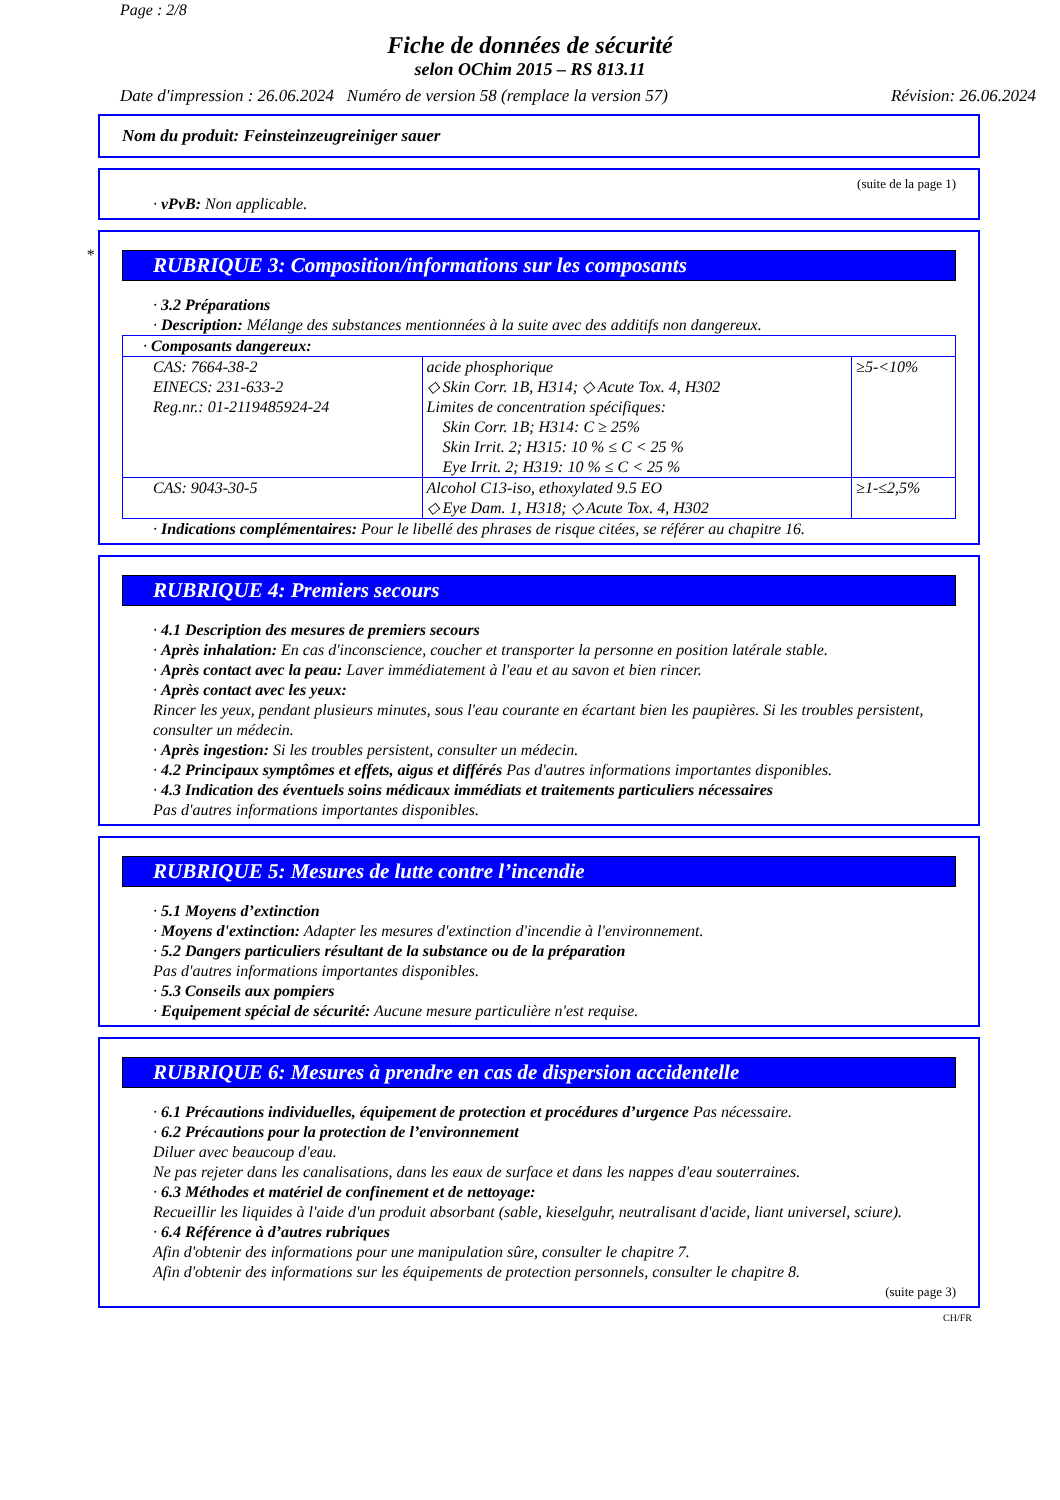Page : 2/8
Fiche de données de sécurité
selon OChim 2015 – RS 813.11
Date d'impression : 26.06.2024 Numéro de version 58 (remplace la version 57) Révision: 26.06.2024
Nom du produit: Feinsteinzeugreiniger sauer
(suite de la page 1)
· vPvB: Non applicable.
*
RUBRIQUE 3: Composition/informations sur les composants
· 3.2 Préparations
· Description: Mélange des substances mentionnées à la suite avec des additifs non dangereux.
| · Composants dangereux: | | |
| CAS: 7664-38-2 EINECS: 231-633-2 Reg.nr.: 01-2119485924-24 | acide phosphorique ◇ Skin Corr. 1B, H314; ◇ Acute Tox. 4, H302 Limites de concentration spécifiques: Skin Corr. 1B; H314: C ≥ 25% Skin Irrit. 2; H315: 10 % ≤ C < 25 % Eye Irrit. 2; H319: 10 % ≤ C < 25 % | ≥5-<10% |
| CAS: 9043-30-5 | Alcohol C13-iso, ethoxylated 9.5 EO ◇ Eye Dam. 1, H318; ◇ Acute Tox. 4, H302 | ≥1-≤2,5% |
· Indications complémentaires: Pour le libellé des phrases de risque citées, se référer au chapitre 16.
RUBRIQUE 4: Premiers secours
· 4.1 Description des mesures de premiers secours
· Après inhalation: En cas d'inconscience, coucher et transporter la personne en position latérale stable.
· Après contact avec la peau: Laver immédiatement à l'eau et au savon et bien rincer.
· Après contact avec les yeux:
Rincer les yeux, pendant plusieurs minutes, sous l'eau courante en écartant bien les paupières. Si les troubles persistent, consulter un médecin.
· Après ingestion: Si les troubles persistent, consulter un médecin.
· 4.2 Principaux symptômes et effets, aigus et différés Pas d'autres informations importantes disponibles.
· 4.3 Indication des éventuels soins médicaux immédiats et traitements particuliers nécessaires
Pas d'autres informations importantes disponibles.
RUBRIQUE 5: Mesures de lutte contre l’incendie
· 5.1 Moyens d’extinction
· Moyens d'extinction: Adapter les mesures d'extinction d'incendie à l'environnement.
· 5.2 Dangers particuliers résultant de la substance ou de la préparation
Pas d'autres informations importantes disponibles.
· 5.3 Conseils aux pompiers
· Equipement spécial de sécurité: Aucune mesure particulière n'est requise.
RUBRIQUE 6: Mesures à prendre en cas de dispersion accidentelle
· 6.1 Précautions individuelles, équipement de protection et procédures d’urgence Pas nécessaire.
· 6.2 Précautions pour la protection de l’environnement
Diluer avec beaucoup d'eau.
Ne pas rejeter dans les canalisations, dans les eaux de surface et dans les nappes d'eau souterraines.
· 6.3 Méthodes et matériel de confinement et de nettoyage:
Recueillir les liquides à l'aide d'un produit absorbant (sable, kieselguhr, neutralisant d'acide, liant universel, sciure).
· 6.4 Référence à d’autres rubriques
Afin d'obtenir des informations pour une manipulation sûre, consulter le chapitre 7.
Afin d'obtenir des informations sur les équipements de protection personnels, consulter le chapitre 8.
(suite page 3)
CH/FR